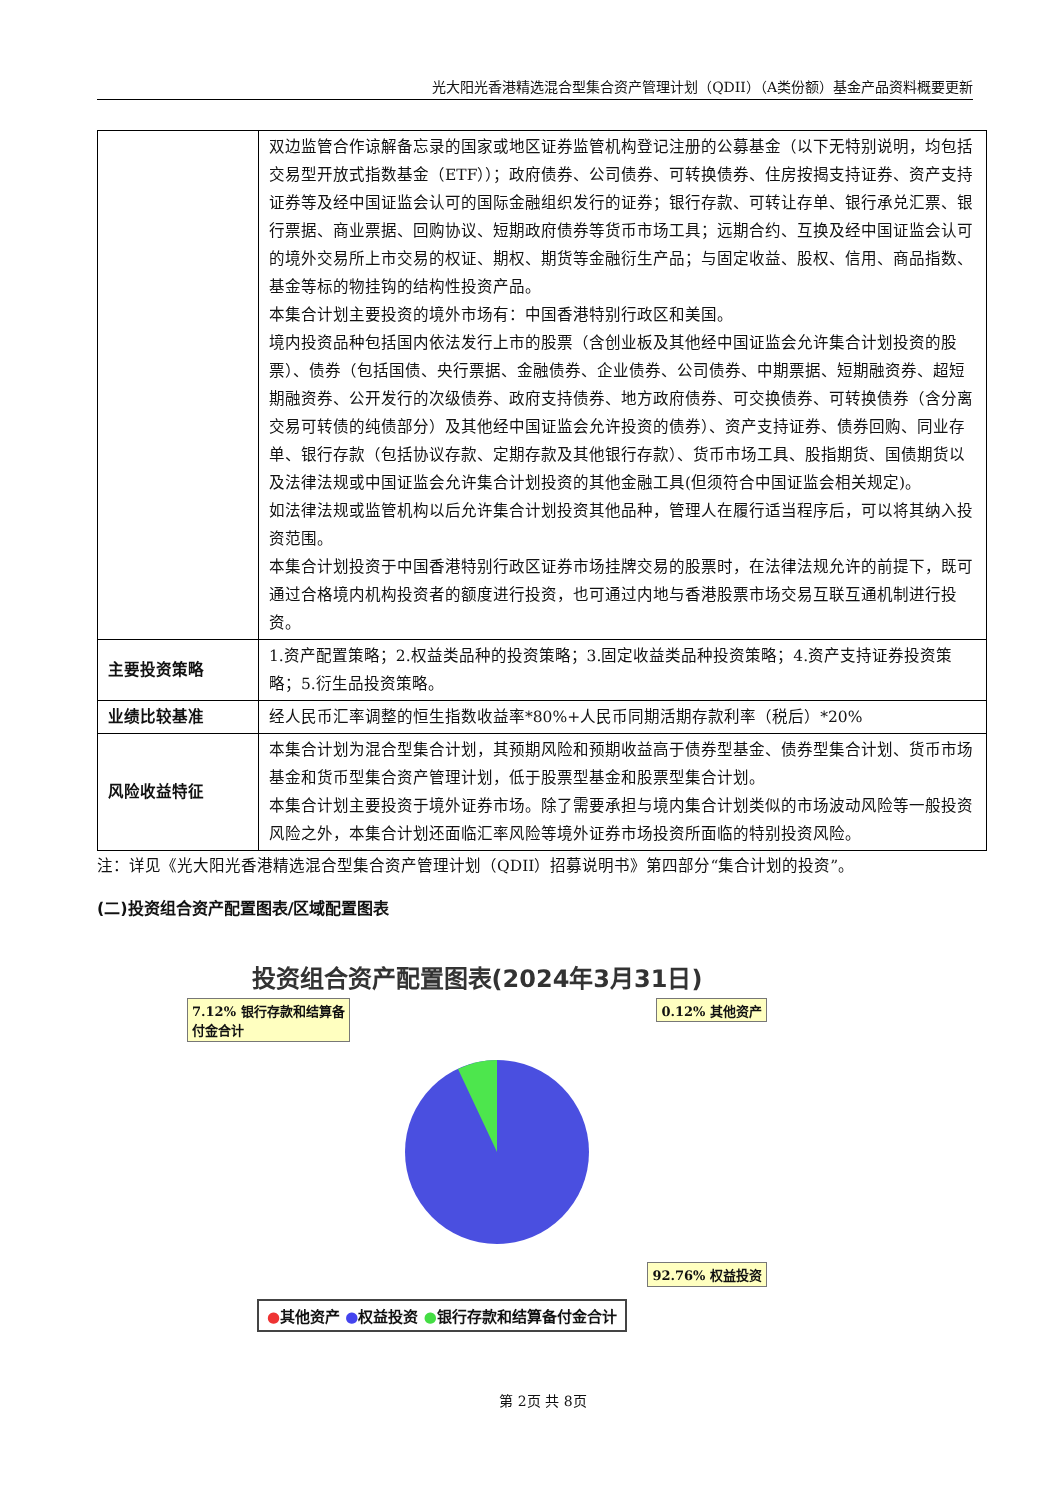光大阳光香港精选混合型集合资产管理计划（QDII）（A类份额）基金产品资料概要更新
| | 双边监管合作谅解备忘录的国家或地区证券监管机构登记注册的公募基金（以下无特别说明，均包括交易型开放式指数基金（ETF））；政府债券、公司债券、可转换债券、住房按揭支持证券、资产支持证券等及经中国证监会认可的国际金融组织发行的证券；银行存款、可转让存单、银行承兑汇票、银行票据、商业票据、回购协议、短期政府债券等货币市场工具；远期合约、互换及经中国证监会认可的境外交易所上市交易的权证、期权、期货等金融衍生产品；与固定收益、股权、信用、商品指数、基金等标的物挂钩的结构性投资产品。 本集合计划主要投资的境外市场有：中国香港特别行政区和美国。 境内投资品种包括国内依法发行上市的股票（含创业板及其他经中国证监会允许集合计划投资的股票）、债券（包括国债、央行票据、金融债券、企业债券、公司债券、中期票据、短期融资券、超短期融资券、公开发行的次级债券、政府支持债券、地方政府债券、可交换债券、可转换债券（含分离交易可转债的纯债部分）及其他经中国证监会允许投资的债券）、资产支持证券、债券回购、同业存单、银行存款（包括协议存款、定期存款及其他银行存款）、货币市场工具、股指期货、国债期货以及法律法规或中国证监会允许集合计划投资的其他金融工具(但须符合中国证监会相关规定)。 如法律法规或监管机构以后允许集合计划投资其他品种，管理人在履行适当程序后，可以将其纳入投资范围。 本集合计划投资于中国香港特别行政区证券市场挂牌交易的股票时，在法律法规允许的前提下，既可通过合格境内机构投资者的额度进行投资，也可通过内地与香港股票市场交易互联互通机制进行投资。 |
| 主要投资策略 | 1.资产配置策略；2.权益类品种的投资策略；3.固定收益类品种投资策略；4.资产支持证券投资策略；5.衍生品投资策略。 |
| 业绩比较基准 | 经人民币汇率调整的恒生指数收益率*80%+人民币同期活期存款利率（税后）*20% |
| 风险收益特征 | 本集合计划为混合型集合计划，其预期风险和预期收益高于债券型基金、债券型集合计划、货币市场基金和货币型集合资产管理计划，低于股票型基金和股票型集合计划。 本集合计划主要投资于境外证券市场。除了需要承担与境内集合计划类似的市场波动风险等一般投资风险之外，本集合计划还面临汇率风险等境外证券市场投资所面临的特别投资风险。 |
注：详见《光大阳光香港精选混合型集合资产管理计划（QDII）招募说明书》第四部分“集合计划的投资”。
(二)投资组合资产配置图表/区域配置图表
投资组合资产配置图表(2024年3月31日)
7.12% 银行存款和结算备
付金合计 0.12% 其他资产
92.76% 权益投资
●其他资产 ●权益投资 ●银行存款和结算备付金合计
第 2页 共 8页